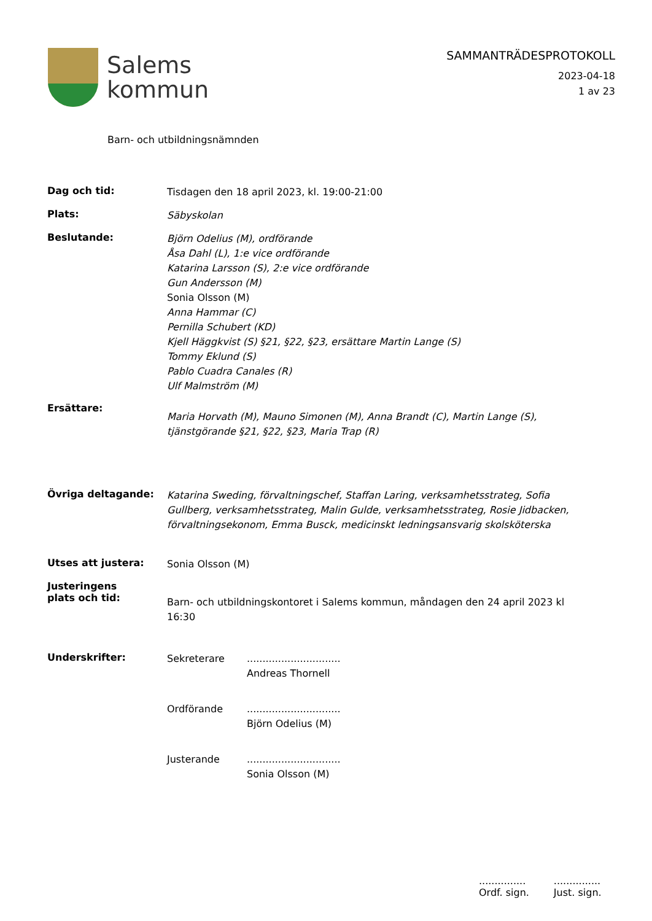Salems
kommun
SAMMANTRÄDESPROTOKOLL
2023-04-18
1 av 23
Barn- och utbildningsnämnden
Dag och tid:
Tisdagen den 18 april 2023, kl. 19:00-21:00
Plats:
Säbyskolan
Beslutande:
Björn Odelius (M), ordförande
Åsa Dahl (L), 1:e vice ordförande
Katarina Larsson (S), 2:e vice ordförande
Gun Andersson (M)
Sonia Olsson (M)
Anna Hammar (C)
Pernilla Schubert (KD)
Kjell Häggkvist (S) §21, §22, §23, ersättare Martin Lange (S)
Tommy Eklund (S)
Pablo Cuadra Canales (R)
Ulf Malmström (M)
Ersättare:
Maria Horvath (M), Mauno Simonen (M), Anna Brandt (C), Martin Lange (S),
tjänstgörande §21, §22, §23, Maria Trap (R)
Övriga deltagande:
Katarina Sweding, förvaltningschef, Staffan Laring, verksamhetsstrateg, Sofia
Gullberg, verksamhetsstrateg, Malin Gulde, verksamhetsstrateg, Rosie Jidbacken,
förvaltningsekonom, Emma Busck, medicinskt ledningsansvarig skolsköterska
Utses att justera:
Sonia Olsson (M)
Justeringens
plats och tid:
Barn- och utbildningskontoret i Salems kommun, måndagen den 24 april 2023 kl
16:30
Underskrifter:
Sekreterare ..............................
Andreas Thornell
Ordförande ..............................
Björn Odelius (M)
Justerande ..............................
Sonia Olsson (M)
...............
Ordf. sign.
...............
Just. sign.